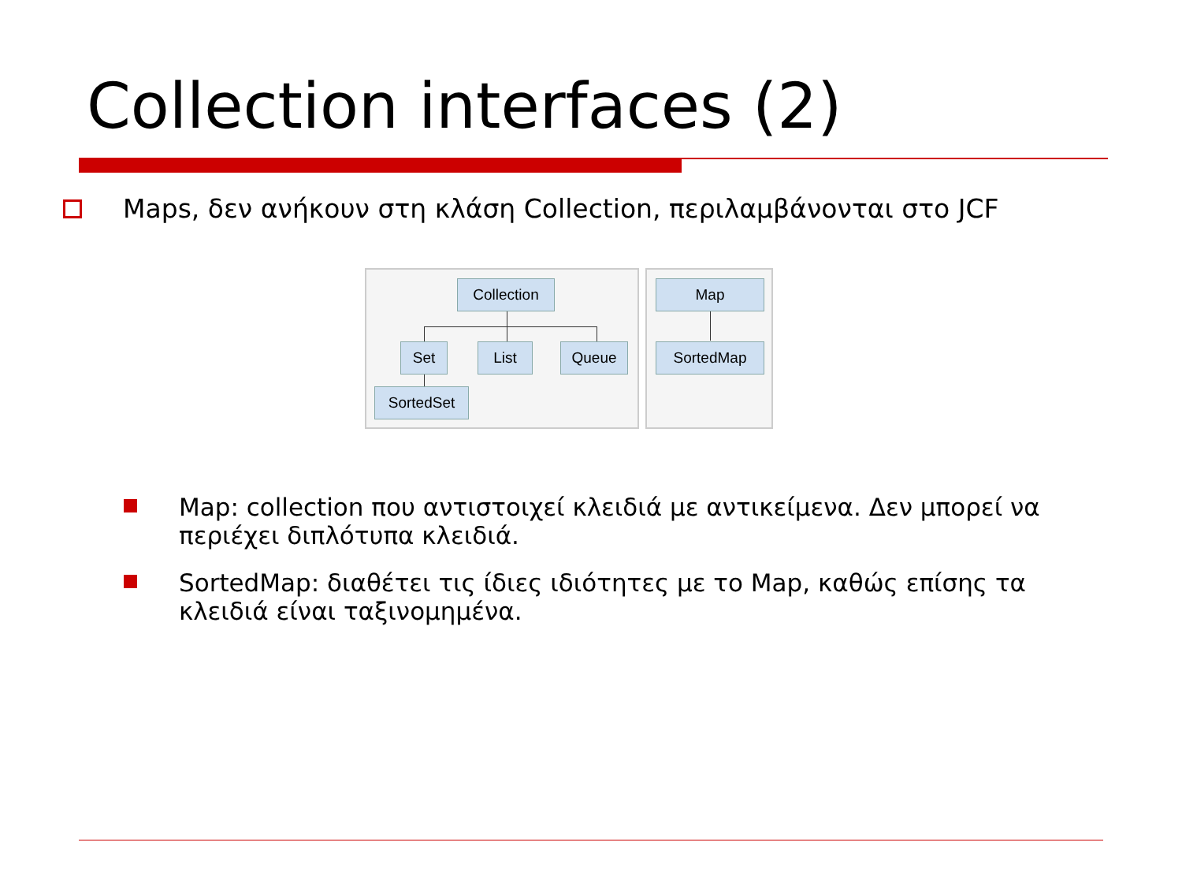Collection interfaces (2)
Maps, δεν ανήκουν στη κλάση Collection, περιλαμβάνονται στο JCF
Collection
Set List Queue
SortedSet
Map
SortedMap
Map: collection που αντιστοιχεί κλειδιά με αντικείμενα. Δεν μπορεί να περιέχει διπλότυπα κλειδιά.
SortedMap: διαθέτει τις ίδιες ιδιότητες με το Map, καθώς επίσης τα κλειδιά είναι ταξινομημένα.